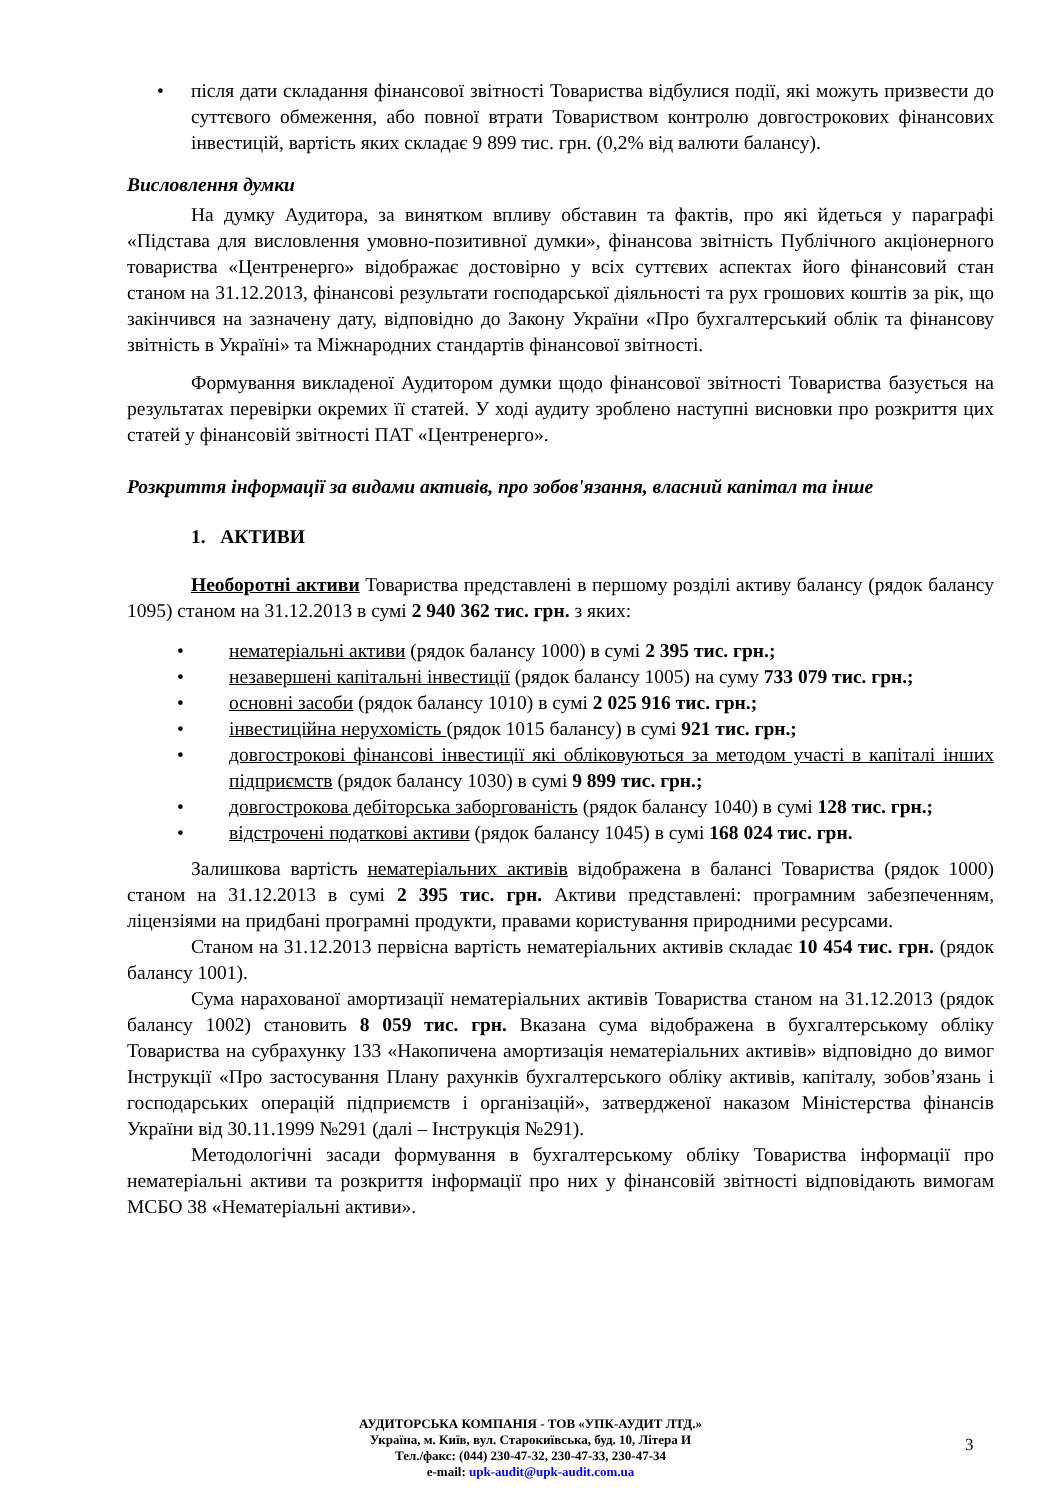• після дати складання фінансової звітності Товариства відбулися події, які можуть призвести до суттєвого обмеження, або повної втрати Товариством контролю довгострокових фінансових інвестицій, вартість яких складає 9 899 тис. грн. (0,2% від валюти балансу).
Висловлення думки
На думку Аудитора, за винятком впливу обставин та фактів, про які йдеться у параграфі «Підстава для висловлення умовно-позитивної думки», фінансова звітність Публічного акціонерного товариства «Центренерго» відображає достовірно у всіх суттєвих аспектах його фінансовий стан станом на 31.12.2013, фінансові результати господарської діяльності та рух грошових коштів за рік, що закінчився на зазначену дату, відповідно до Закону України «Про бухгалтерський облік та фінансову звітність в Україні» та Міжнародних стандартів фінансової звітності.
Формування викладеної Аудитором думки щодо фінансової звітності Товариства базується на результатах перевірки окремих її статей. У ході аудиту зроблено наступні висновки про розкриття цих статей у фінансовій звітності ПАТ «Центренерго».
Розкриття інформації за видами активів, про зобов'язання, власний капітал та інше
1. АКТИВИ
Необоротні активи Товариства представлені в першому розділі активу балансу (рядок балансу 1095) станом на 31.12.2013 в сумі 2 940 362 тис. грн. з яких:
• нематеріальні активи (рядок балансу 1000) в сумі 2 395 тис. грн.;
• незавершені капітальні інвестиції (рядок балансу 1005) на суму 733 079 тис. грн.;
• основні засоби (рядок балансу 1010) в сумі 2 025 916 тис. грн.;
• інвестиційна нерухомість (рядок 1015 балансу) в сумі 921 тис. грн.;
• довгострокові фінансові інвестиції які обліковуються за методом участі в капіталі інших підприємств (рядок балансу 1030) в сумі 9 899 тис. грн.;
• довгострокова дебіторська заборгованість (рядок балансу 1040) в сумі 128 тис. грн.;
• відстрочені податкові активи (рядок балансу 1045) в сумі 168 024 тис. грн.
Залишкова вартість нематеріальних активів відображена в балансі Товариства (рядок 1000) станом на 31.12.2013 в сумі 2 395 тис. грн. Активи представлені: програмним забезпеченням, ліцензіями на придбані програмні продукти, правами користування природними ресурсами.
Станом на 31.12.2013 первісна вартість нематеріальних активів складає 10 454 тис. грн. (рядок балансу 1001).
Сума нарахованої амортизації нематеріальних активів Товариства станом на 31.12.2013 (рядок балансу 1002) становить 8 059 тис. грн. Вказана сума відображена в бухгалтерському обліку Товариства на субрахунку 133 «Накопичена амортизація нематеріальних активів» відповідно до вимог Інструкції «Про застосування Плану рахунків бухгалтерського обліку активів, капіталу, зобов’язань і господарських операцій підприємств і організацій», затвердженої наказом Міністерства фінансів України від 30.11.1999 №291 (далі – Інструкція №291).
Методологічні засади формування в бухгалтерському обліку Товариства інформації про нематеріальні активи та розкриття інформації про них у фінансовій звітності відповідають вимогам МСБО 38 «Нематеріальні активи».
АУДИТОРСЬКА КОМПАНІЯ - ТОВ «УПК-АУДИТ ЛТД.»
Україна, м. Київ, вул. Старокиївська, буд. 10, Літера И
Тел./факс: (044) 230-47-32, 230-47-33, 230-47-34
e-mail: upk-audit@upk-audit.com.ua
3